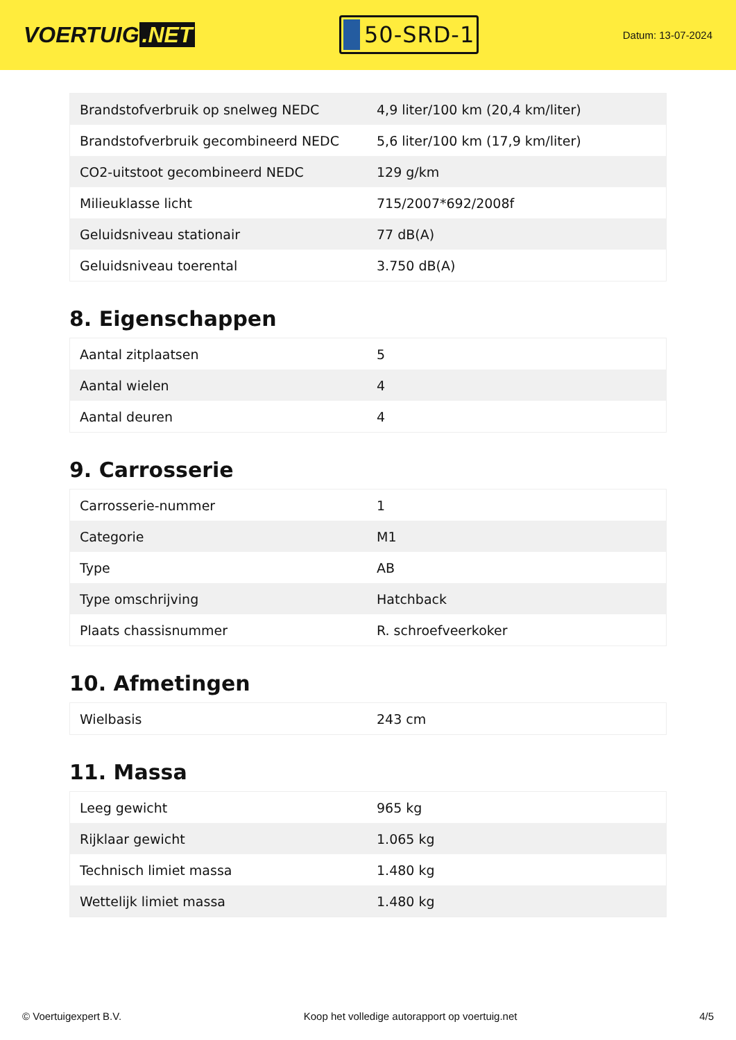VOERTUIG.NET
50-SRD-1
Datum: 13-07-2024
| Brandstofverbruik op snelweg NEDC | 4,9 liter/100 km (20,4 km/liter) |
| Brandstofverbruik gecombineerd NEDC | 5,6 liter/100 km (17,9 km/liter) |
| CO2-uitstoot gecombineerd NEDC | 129 g/km |
| Milieuklasse licht | 715/2007*692/2008f |
| Geluidsniveau stationair | 77 dB(A) |
| Geluidsniveau toerental | 3.750 dB(A) |
8. Eigenschappen
| Aantal zitplaatsen | 5 |
| Aantal wielen | 4 |
| Aantal deuren | 4 |
9. Carrosserie
| Carrosserie-nummer | 1 |
| Categorie | M1 |
| Type | AB |
| Type omschrijving | Hatchback |
| Plaats chassisnummer | R. schroefveerkoker |
10. Afmetingen
| Wielbasis | 243 cm |
11. Massa
| Leeg gewicht | 965 kg |
| Rijklaar gewicht | 1.065 kg |
| Technisch limiet massa | 1.480 kg |
| Wettelijk limiet massa | 1.480 kg |
© Voertuigexpert B.V. Koop het volledige autorapport op voertuig.net 4/5